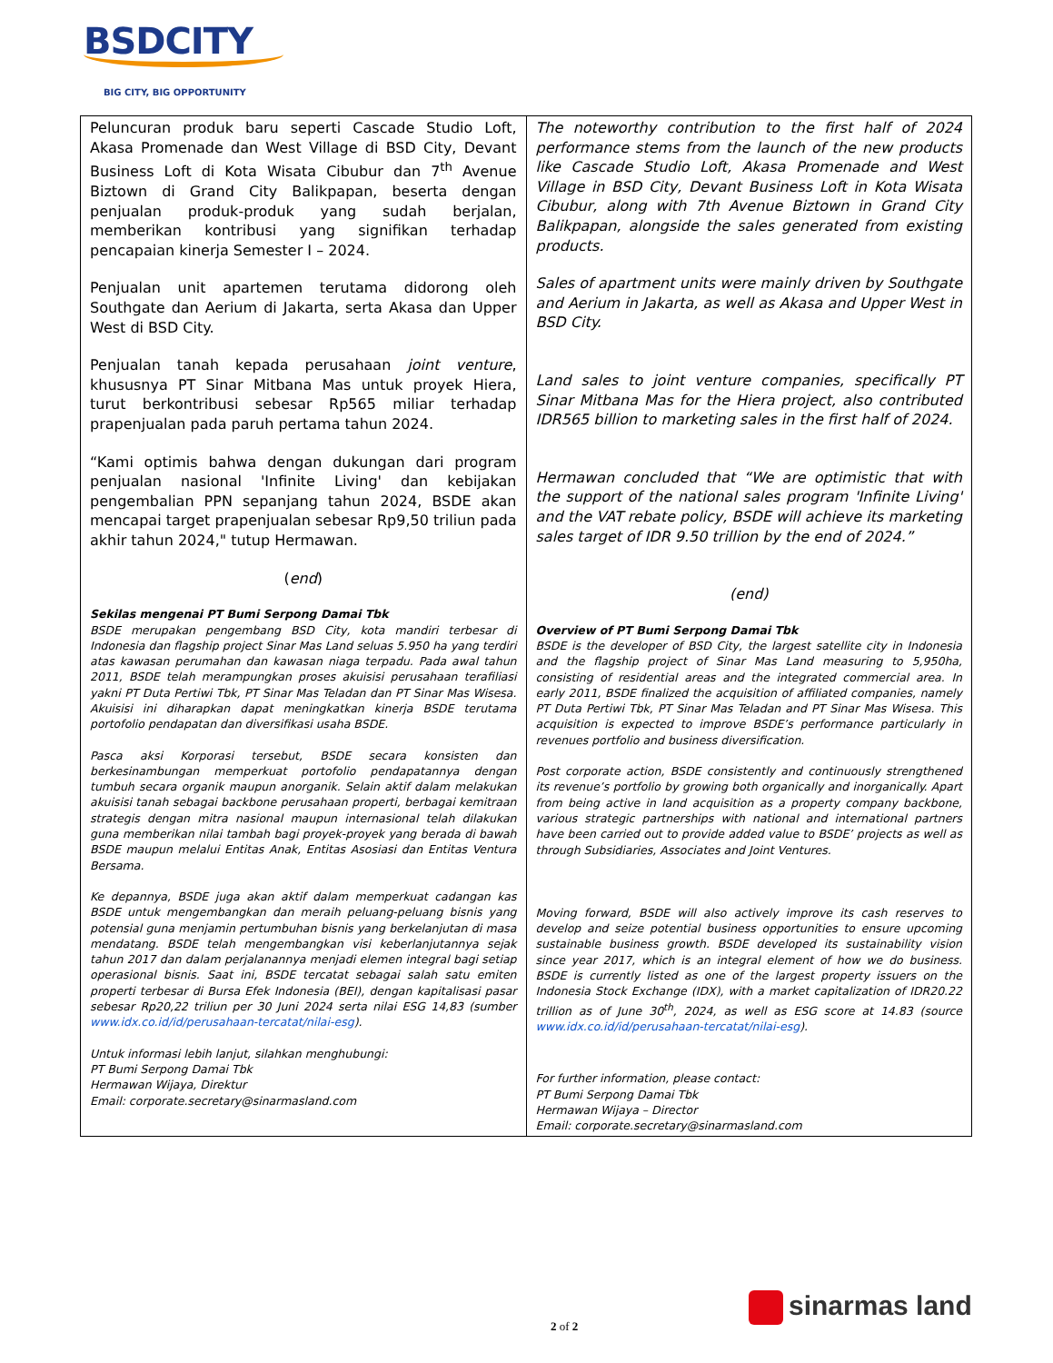BSDCITY
BIG CITY, BIG OPPORTUNITY
| Peluncuran produk baru seperti Cascade Studio Loft, Akasa Promenade dan West Village di BSD City, Devant Business Loft di Kota Wisata Cibubur dan 7<sup>th</sup> Avenue Biztown di Grand City Balikpapan, beserta dengan penjualan produk-produk yang sudah berjalan, memberikan kontribusi yang signifikan terhadap pencapaian kinerja Semester I – 2024. Penjualan unit apartemen terutama didorong oleh Southgate dan Aerium di Jakarta, serta Akasa dan Upper West di BSD City. Penjualan tanah kepada perusahaan joint venture , khususnya PT Sinar Mitbana Mas untuk proyek Hiera, turut berkontribusi sebesar Rp565 miliar terhadap prapenjualan pada paruh pertama tahun 2024. “Kami optimis bahwa dengan dukungan dari program penjualan nasional 'Infinite Living' dan kebijakan pengembalian PPN sepanjang tahun 2024, BSDE akan mencapai target prapenjualan sebesar Rp9,50 triliun pada akhir tahun 2024," tutup Hermawan. ( end ) Sekilas mengenai PT Bumi Serpong Damai Tbk BSDE merupakan pengembang BSD City, kota mandiri terbesar di Indonesia dan flagship project Sinar Mas Land seluas 5.950 ha yang terdiri atas kawasan perumahan dan kawasan niaga terpadu. Pada awal tahun 2011, BSDE telah merampungkan proses akuisisi perusahaan terafiliasi yakni PT Duta Pertiwi Tbk, PT Sinar Mas Teladan dan PT Sinar Mas Wisesa. Akuisisi ini diharapkan dapat meningkatkan kinerja BSDE terutama portofolio pendapatan dan diversifikasi usaha BSDE. Pasca aksi Korporasi tersebut, BSDE secara konsisten dan berkesinambungan memperkuat portofolio pendapatannya dengan tumbuh secara organik maupun anorganik. Selain aktif dalam melakukan akuisisi tanah sebagai backbone perusahaan properti, berbagai kemitraan strategis dengan mitra nasional maupun internasional telah dilakukan guna memberikan nilai tambah bagi proyek-proyek yang berada di bawah BSDE maupun melalui Entitas Anak, Entitas Asosiasi dan Entitas Ventura Bersama. Ke depannya, BSDE juga akan aktif dalam memperkuat cadangan kas BSDE untuk mengembangkan dan meraih peluang-peluang bisnis yang potensial guna menjamin pertumbuhan bisnis yang berkelanjutan di masa mendatang. BSDE telah mengembangkan visi keberlanjutannya sejak tahun 2017 dan dalam perjalanannya menjadi elemen integral bagi setiap operasional bisnis. Saat ini, BSDE tercatat sebagai salah satu emiten properti terbesar di Bursa Efek Indonesia (BEI), dengan kapitalisasi pasar sebesar Rp20,22 triliun per 30 Juni 2024 serta nilai ESG 14,83 (sumber www.idx.co.id/id/perusahaan-tercatat/nilai-esg ). Untuk informasi lebih lanjut, silahkan menghubungi: PT Bumi Serpong Damai Tbk Hermawan Wijaya, Direktur Email: corporate.secretary@sinarmasland.com | The noteworthy contribution to the first half of 2024 performance stems from the launch of the new products like Cascade Studio Loft, Akasa Promenade and West Village in BSD City, Devant Business Loft in Kota Wisata Cibubur, along with 7th Avenue Biztown in Grand City Balikpapan, alongside the sales generated from existing products. Sales of apartment units were mainly driven by Southgate and Aerium in Jakarta, as well as Akasa and Upper West in BSD City. Land sales to joint venture companies, specifically PT Sinar Mitbana Mas for the Hiera project, also contributed IDR565 billion to marketing sales in the first half of 2024. Hermawan concluded that “We are optimistic that with the support of the national sales program 'Infinite Living' and the VAT rebate policy, BSDE will achieve its marketing sales target of IDR 9.50 trillion by the end of 2024.” (end) Overview of PT Bumi Serpong Damai Tbk BSDE is the developer of BSD City, the largest satellite city in Indonesia and the flagship project of Sinar Mas Land measuring to 5,950ha, consisting of residential areas and the integrated commercial area. In early 2011, BSDE finalized the acquisition of affiliated companies, namely PT Duta Pertiwi Tbk, PT Sinar Mas Teladan and PT Sinar Mas Wisesa. This acquisition is expected to improve BSDE’s performance particularly in revenues portfolio and business diversification. Post corporate action, BSDE consistently and continuously strengthened its revenue’s portfolio by growing both organically and inorganically. Apart from being active in land acquisition as a property company backbone, various strategic partnerships with national and international partners have been carried out to provide added value to BSDE’ projects as well as through Subsidiaries, Associates and Joint Ventures. Moving forward, BSDE will also actively improve its cash reserves to develop and seize potential business opportunities to ensure upcoming sustainable business growth. BSDE developed its sustainability vision since year 2017, which is an integral element of how we do business. BSDE is currently listed as one of the largest property issuers on the Indonesia Stock Exchange (IDX), with a market capitalization of IDR20.22 trillion as of June 30<sup>th</sup>, 2024, as well as ESG score at 14.83 (source www.idx.co.id/id/perusahaan-tercatat/nilai-esg ). For further information, please contact: PT Bumi Serpong Damai Tbk Hermawan Wijaya – Director Email: corporate.secretary@sinarmasland.com |
sinarmas land
2 of 2